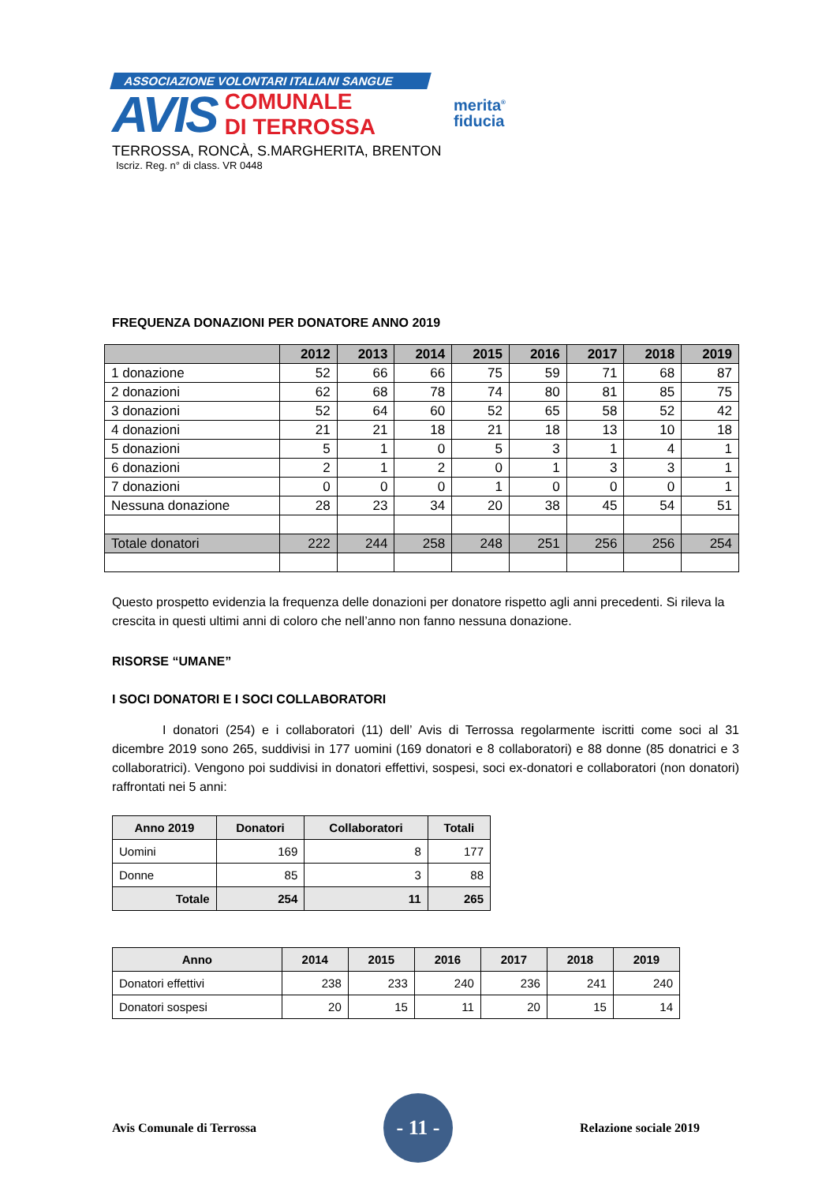ASSOCIAZIONE VOLONTARI ITALIANI SANGUE
AVIS
COMUNALE
DI TERROSSA
TERROSSA, RONCÀ, S.MARGHERITA, BRENTON
Iscriz. Reg. n° di class. VR 0448
merita<sup>®</sup>
fiducia
FREQUENZA DONAZIONI PER DONATORE ANNO 2019
| | 2012 | 2013 | 2014 | 2015 | 2016 | 2017 | 2018 | 2019 |
| --- | --- | --- | --- | --- | --- | --- | --- | --- |
| 1 donazione | 52 | 66 | 66 | 75 | 59 | 71 | 68 | 87 |
| 2 donazioni | 62 | 68 | 78 | 74 | 80 | 81 | 85 | 75 |
| 3 donazioni | 52 | 64 | 60 | 52 | 65 | 58 | 52 | 42 |
| 4 donazioni | 21 | 21 | 18 | 21 | 18 | 13 | 10 | 18 |
| 5 donazioni | 5 | 1 | 0 | 5 | 3 | 1 | 4 | 1 |
| 6 donazioni | 2 | 1 | 2 | 0 | 1 | 3 | 3 | 1 |
| 7 donazioni | 0 | 0 | 0 | 1 | 0 | 0 | 0 | 1 |
| Nessuna donazione | 28 | 23 | 34 | 20 | 38 | 45 | 54 | 51 |
| Totale donatori | 222 | 244 | 258 | 248 | 251 | 256 | 256 | 254 |
Questo prospetto evidenzia la frequenza delle donazioni per donatore rispetto agli anni precedenti. Si rileva la crescita in questi ultimi anni di coloro che nell’anno non fanno nessuna donazione.
RISORSE “UMANE”
I SOCI DONATORI E I SOCI COLLABORATORI
I donatori (254) e i collaboratori (11) dell’ Avis di Terrossa regolarmente iscritti come soci al 31 dicembre 2019 sono 265, suddivisi in 177 uomini (169 donatori e 8 collaboratori) e 88 donne (85 donatrici e 3 collaboratrici). Vengono poi suddivisi in donatori effettivi, sospesi, soci ex-donatori e collaboratori (non donatori) raffrontati nei 5 anni:
| Anno 2019 | Donatori | Collaboratori | Totali |
| --- | --- | --- | --- |
| Uomini | 169 | 8 | 177 |
| Donne | 85 | 3 | 88 |
| Totale | 254 | 11 | 265 |
| Anno | 2014 | 2015 | 2016 | 2017 | 2018 | 2019 |
| --- | --- | --- | --- | --- | --- | --- |
| Donatori effettivi | 238 | 233 | 240 | 236 | 241 | 240 |
| Donatori sospesi | 20 | 15 | 11 | 20 | 15 | 14 |
Avis Comunale di Terrossa
- 11 -
Relazione sociale 2019